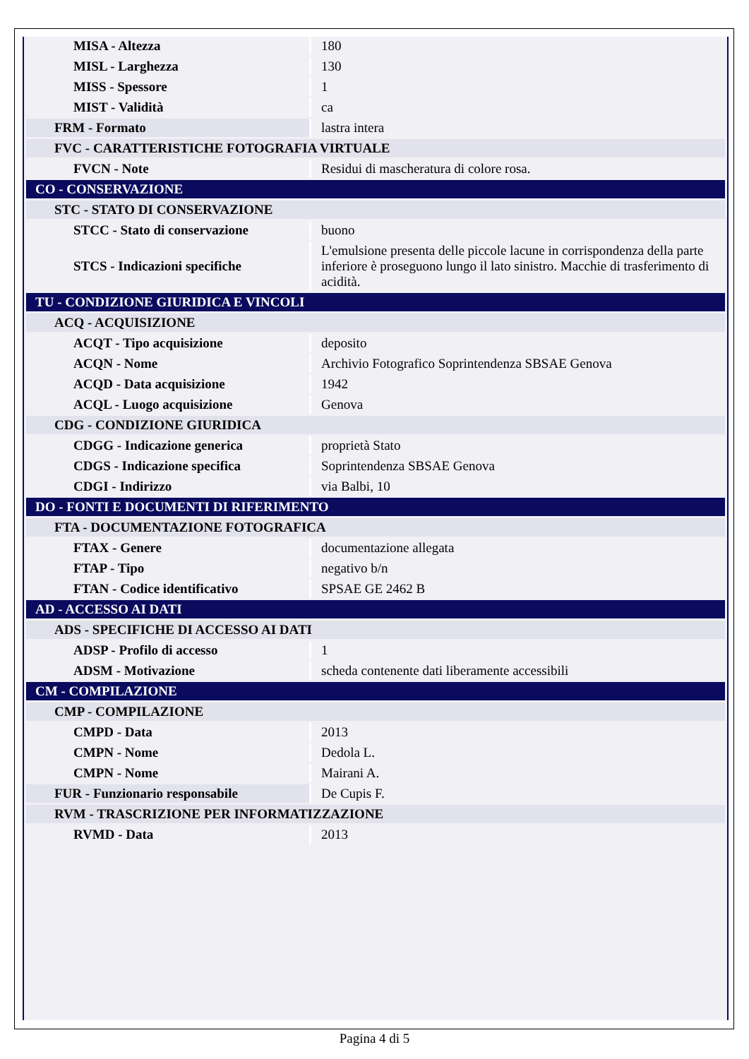| MISA - Altezza | 180 |
| MISL - Larghezza | 130 |
| MISS - Spessore | 1 |
| MIST - Validità | ca |
| FRM - Formato | lastra intera |
| FVC - CARATTERISTICHE FOTOGRAFIA VIRTUALE | |
| FVCN - Note | Residui di mascheratura di colore rosa. |
| CO - CONSERVAZIONE | |
| STC - STATO DI CONSERVAZIONE | |
| STCC - Stato di conservazione | buono |
| STCS - Indicazioni specifiche | L'emulsione presenta delle piccole lacune in corrispondenza della parte inferiore è proseguono lungo il lato sinistro. Macchie di trasferimento di acidità. |
| TU - CONDIZIONE GIURIDICA E VINCOLI | |
| ACQ - ACQUISIZIONE | |
| ACQT - Tipo acquisizione | deposito |
| ACQN - Nome | Archivio Fotografico Soprintendenza SBSAE Genova |
| ACQD - Data acquisizione | 1942 |
| ACQL - Luogo acquisizione | Genova |
| CDG - CONDIZIONE GIURIDICA | |
| CDGG - Indicazione generica | proprietà Stato |
| CDGS - Indicazione specifica | Soprintendenza SBSAE Genova |
| CDGI - Indirizzo | via Balbi, 10 |
| DO - FONTI E DOCUMENTI DI RIFERIMENTO | |
| FTA - DOCUMENTAZIONE FOTOGRAFICA | |
| FTAX - Genere | documentazione allegata |
| FTAP - Tipo | negativo b/n |
| FTAN - Codice identificativo | SPSAE GE 2462 B |
| AD - ACCESSO AI DATI | |
| ADS - SPECIFICHE DI ACCESSO AI DATI | |
| ADSP - Profilo di accesso | 1 |
| ADSM - Motivazione | scheda contenente dati liberamente accessibili |
| CM - COMPILAZIONE | |
| CMP - COMPILAZIONE | |
| CMPD - Data | 2013 |
| CMPN - Nome | Dedola L. |
| CMPN - Nome | Mairani A. |
| FUR - Funzionario responsabile | De Cupis F. |
| RVM - TRASCRIZIONE PER INFORMATIZZAZIONE | |
| RVMD - Data | 2013 |
Pagina 4 di 5